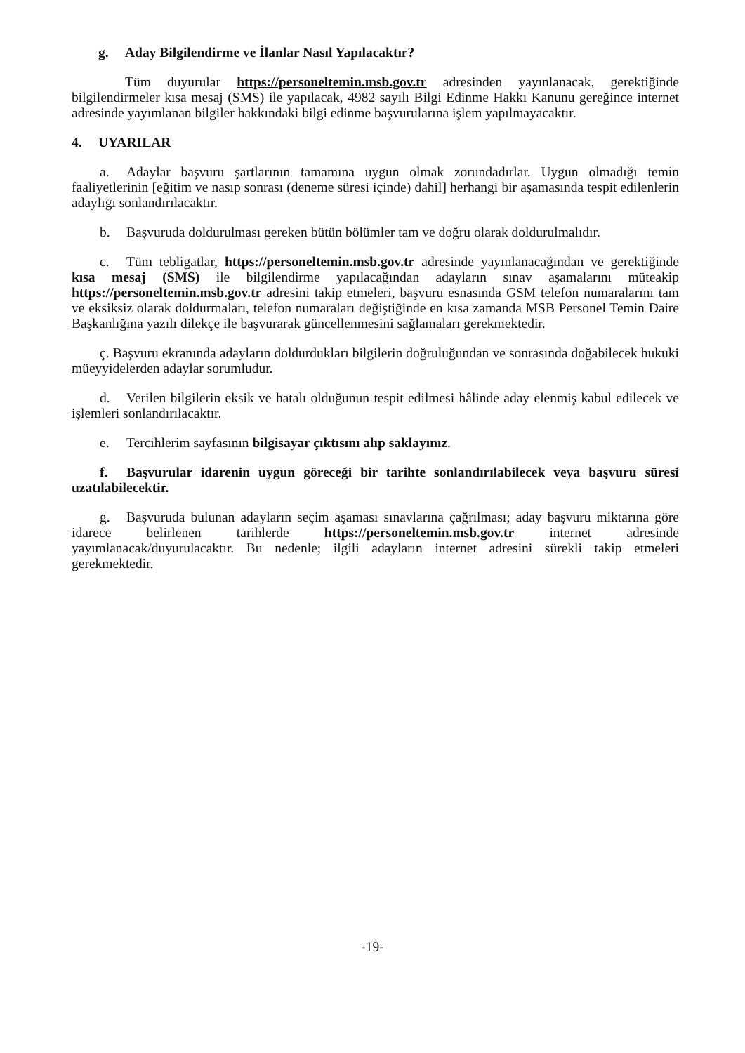g. Aday Bilgilendirme ve İlanlar Nasıl Yapılacaktır?
Tüm duyurular https://personeltemin.msb.gov.tr adresinden yayınlanacak, gerektiğinde bilgilendirmeler kısa mesaj (SMS) ile yapılacak, 4982 sayılı Bilgi Edinme Hakkı Kanunu gereğince internet adresinde yayımlanan bilgiler hakkındaki bilgi edinme başvurularına işlem yapılmayacaktır.
4. UYARILAR
a. Adaylar başvuru şartlarının tamamına uygun olmak zorundadırlar. Uygun olmadığı temin faaliyetlerinin [eğitim ve nasıp sonrası (deneme süresi içinde) dahil] herhangi bir aşamasında tespit edilenlerin adaylığı sonlandırılacaktır.
b. Başvuruda doldurulması gereken bütün bölümler tam ve doğru olarak doldurulmalıdır.
c. Tüm tebligatlar, https://personeltemin.msb.gov.tr adresinde yayınlanacağından ve gerektiğinde kısa mesaj (SMS) ile bilgilendirme yapılacağından adayların sınav aşamalarını müteakip https://personeltemin.msb.gov.tr adresini takip etmeleri, başvuru esnasında GSM telefon numaralarını tam ve eksiksiz olarak doldurmaları, telefon numaraları değiştiğinde en kısa zamanda MSB Personel Temin Daire Başkanlığına yazılı dilekçe ile başvurarak güncellenmesini sağlamaları gerekmektedir.
ç. Başvuru ekranında adayların doldurdukları bilgilerin doğruluğundan ve sonrasında doğabilecek hukuki müeyyidelerden adaylar sorumludur.
d. Verilen bilgilerin eksik ve hatalı olduğunun tespit edilmesi hâlinde aday elenmiş kabul edilecek ve işlemleri sonlandırılacaktır.
e. Tercihlerim sayfasının bilgisayar çıktısını alıp saklayınız.
f. Başvurular idarenin uygun göreceği bir tarihte sonlandırılabilecek veya başvuru süresi uzatılabilecektir.
g. Başvuruda bulunan adayların seçim aşaması sınavlarına çağrılması; aday başvuru miktarına göre idarece belirlenen tarihlerde https://personeltemin.msb.gov.tr internet adresinde yayımlanacak/duyurulacaktır. Bu nedenle; ilgili adayların internet adresini sürekli takip etmeleri gerekmektedir.
-19-